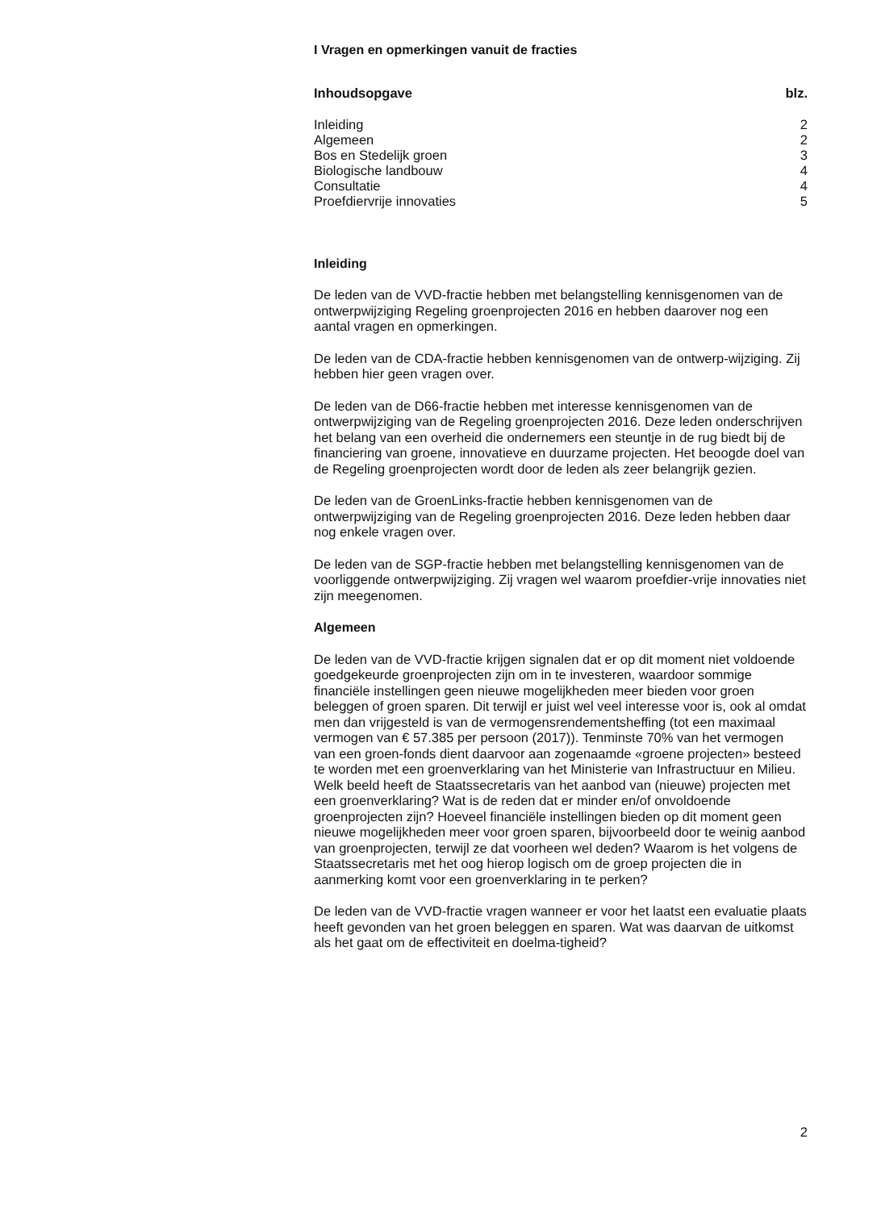I Vragen en opmerkingen vanuit de fracties
| Inhoudsopgave | blz. |
| --- | --- |
| Inleiding | 2 |
| Algemeen | 2 |
| Bos en Stedelijk groen | 3 |
| Biologische landbouw | 4 |
| Consultatie | 4 |
| Proefdiervrije innovaties | 5 |
Inleiding
De leden van de VVD-fractie hebben met belangstelling kennisgenomen van de ontwerpwijziging Regeling groenprojecten 2016 en hebben daarover nog een aantal vragen en opmerkingen.
De leden van de CDA-fractie hebben kennisgenomen van de ontwerp-wijziging. Zij hebben hier geen vragen over.
De leden van de D66-fractie hebben met interesse kennisgenomen van de ontwerpwijziging van de Regeling groenprojecten 2016. Deze leden onderschrijven het belang van een overheid die ondernemers een steuntje in de rug biedt bij de financiering van groene, innovatieve en duurzame projecten. Het beoogde doel van de Regeling groenprojecten wordt door de leden als zeer belangrijk gezien.
De leden van de GroenLinks-fractie hebben kennisgenomen van de ontwerpwijziging van de Regeling groenprojecten 2016. Deze leden hebben daar nog enkele vragen over.
De leden van de SGP-fractie hebben met belangstelling kennisgenomen van de voorliggende ontwerpwijziging. Zij vragen wel waarom proefdier-vrije innovaties niet zijn meegenomen.
Algemeen
De leden van de VVD-fractie krijgen signalen dat er op dit moment niet voldoende goedgekeurde groenprojecten zijn om in te investeren, waardoor sommige financiële instellingen geen nieuwe mogelijkheden meer bieden voor groen beleggen of groen sparen. Dit terwijl er juist wel veel interesse voor is, ook al omdat men dan vrijgesteld is van de vermogensrendementsheffing (tot een maximaal vermogen van € 57.385 per persoon (2017)). Tenminste 70% van het vermogen van een groen-fonds dient daarvoor aan zogenaamde «groene projecten» besteed te worden met een groenverklaring van het Ministerie van Infrastructuur en Milieu. Welk beeld heeft de Staatssecretaris van het aanbod van (nieuwe) projecten met een groenverklaring? Wat is de reden dat er minder en/of onvoldoende groenprojecten zijn? Hoeveel financiële instellingen bieden op dit moment geen nieuwe mogelijkheden meer voor groen sparen, bijvoorbeeld door te weinig aanbod van groenprojecten, terwijl ze dat voorheen wel deden? Waarom is het volgens de Staatssecretaris met het oog hierop logisch om de groep projecten die in aanmerking komt voor een groenverklaring in te perken?
De leden van de VVD-fractie vragen wanneer er voor het laatst een evaluatie plaats heeft gevonden van het groen beleggen en sparen. Wat was daarvan de uitkomst als het gaat om de effectiviteit en doelma-tigheid?
2